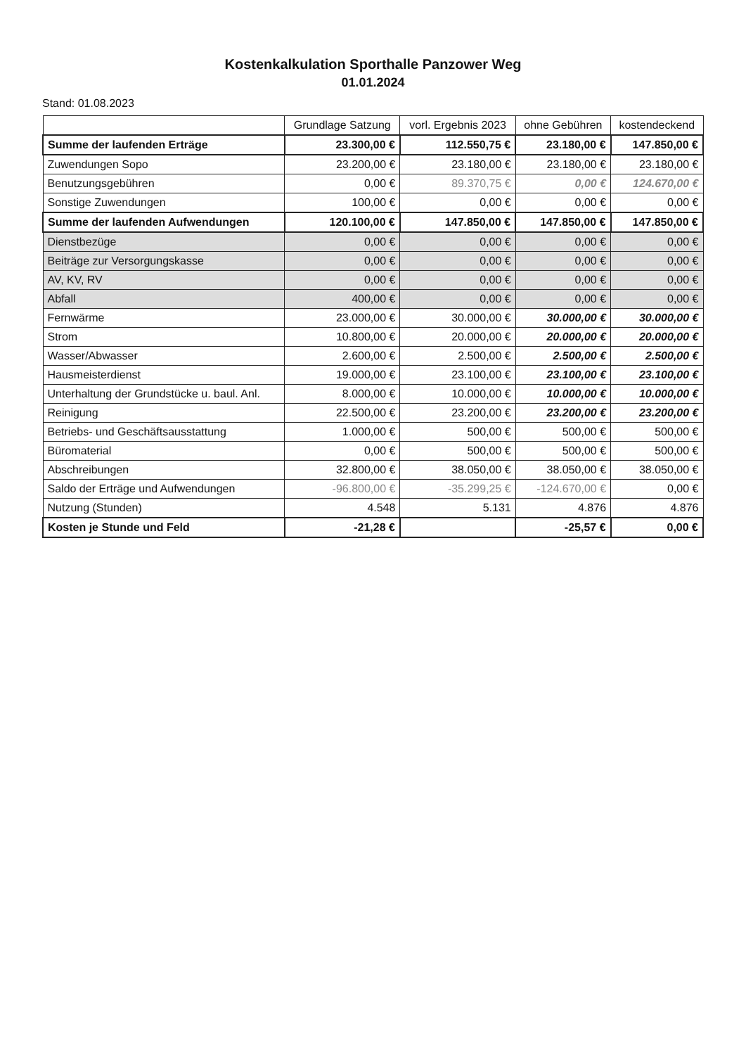Kostenkalkulation Sporthalle Panzower Weg
01.01.2024
Stand: 01.08.2023
| | Grundlage Satzung | vorl. Ergebnis 2023 | ohne Gebühren | kostendeckend |
| --- | --- | --- | --- | --- |
| Summe der laufenden Erträge | 23.300,00 € | 112.550,75 € | 23.180,00 € | 147.850,00 € |
| Zuwendungen Sopo | 23.200,00 € | 23.180,00 € | 23.180,00 € | 23.180,00 € |
| Benutzungsgebühren | 0,00 € | 89.370,75 € | 0,00 € | 124.670,00 € |
| Sonstige Zuwendungen | 100,00 € | 0,00 € | 0,00 € | 0,00 € |
| Summe der laufenden Aufwendungen | 120.100,00 € | 147.850,00 € | 147.850,00 € | 147.850,00 € |
| Dienstbezüge | 0,00 € | 0,00 € | 0,00 € | 0,00 € |
| Beiträge zur Versorgungskasse | 0,00 € | 0,00 € | 0,00 € | 0,00 € |
| AV, KV, RV | 0,00 € | 0,00 € | 0,00 € | 0,00 € |
| Abfall | 400,00 € | 0,00 € | 0,00 € | 0,00 € |
| Fernwärme | 23.000,00 € | 30.000,00 € | 30.000,00 € | 30.000,00 € |
| Strom | 10.800,00 € | 20.000,00 € | 20.000,00 € | 20.000,00 € |
| Wasser/Abwasser | 2.600,00 € | 2.500,00 € | 2.500,00 € | 2.500,00 € |
| Hausmeisterdienst | 19.000,00 € | 23.100,00 € | 23.100,00 € | 23.100,00 € |
| Unterhaltung der Grundstücke u. baul. Anl. | 8.000,00 € | 10.000,00 € | 10.000,00 € | 10.000,00 € |
| Reinigung | 22.500,00 € | 23.200,00 € | 23.200,00 € | 23.200,00 € |
| Betriebs- und Geschäftsausstattung | 1.000,00 € | 500,00 € | 500,00 € | 500,00 € |
| Büromaterial | 0,00 € | 500,00 € | 500,00 € | 500,00 € |
| Abschreibungen | 32.800,00 € | 38.050,00 € | 38.050,00 € | 38.050,00 € |
| Saldo der Erträge und Aufwendungen | -96.800,00 € | -35.299,25 € | -124.670,00 € | 0,00 € |
| Nutzung (Stunden) | 4.548 | 5.131 | 4.876 | 4.876 |
| Kosten je Stunde und Feld | -21,28 € | | -25,57 € | 0,00 € |